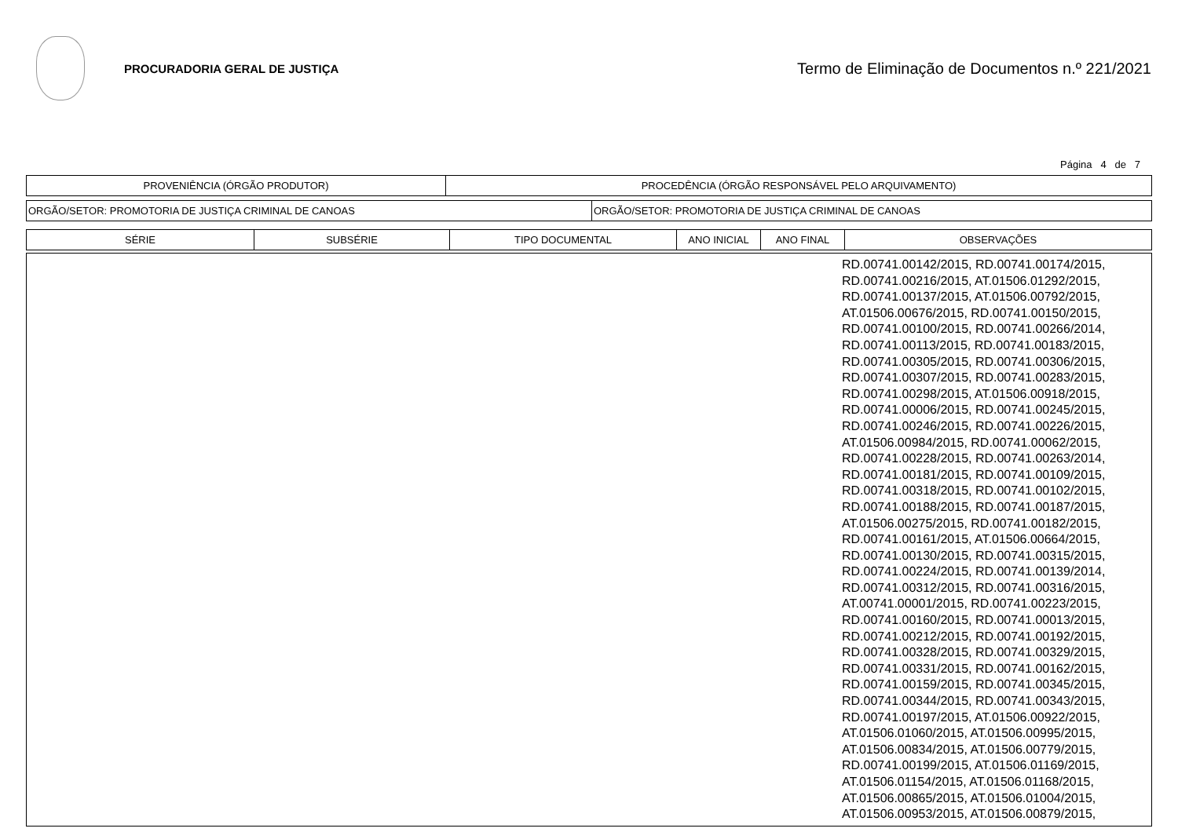PROCURADORIA GERAL DE JUSTIÇA
Termo de Eliminação de Documentos n.º 221/2021
Página 4 de 7
| PROVENIÊNCIA (ÓRGÃO PRODUTOR) | PROCEDÊNCIA (ÓRGÃO RESPONSÁVEL PELO ARQUIVAMENTO) |
| --- | --- |
| ORGÃO/SETOR: PROMOTORIA DE JUSTIÇA CRIMINAL DE CANOAS | ORGÃO/SETOR: PROMOTORIA DE JUSTIÇA CRIMINAL DE CANOAS |
| SÉRIE | SUBSÉRIE | TIPO DOCUMENTAL | ANO INICIAL | ANO FINAL | OBSERVAÇÕES |
| --- | --- | --- | --- | --- | --- |
| | RD.00741.00142/2015, RD.00741.00174/2015, RD.00741.00216/2015, AT.01506.01292/2015, RD.00741.00137/2015, AT.01506.00792/2015, AT.01506.00676/2015, RD.00741.00150/2015, RD.00741.00100/2015, RD.00741.00266/2014, RD.00741.00113/2015, RD.00741.00183/2015, RD.00741.00305/2015, RD.00741.00306/2015, RD.00741.00307/2015, RD.00741.00283/2015, RD.00741.00298/2015, AT.01506.00918/2015, RD.00741.00006/2015, RD.00741.00245/2015, RD.00741.00246/2015, RD.00741.00226/2015, AT.01506.00984/2015, RD.00741.00062/2015, RD.00741.00228/2015, RD.00741.00263/2014, RD.00741.00181/2015, RD.00741.00109/2015, RD.00741.00318/2015, RD.00741.00102/2015, RD.00741.00188/2015, RD.00741.00187/2015, AT.01506.00275/2015, RD.00741.00182/2015, RD.00741.00161/2015, AT.01506.00664/2015, RD.00741.00130/2015, RD.00741.00315/2015, RD.00741.00224/2015, RD.00741.00139/2014, RD.00741.00312/2015, RD.00741.00316/2015, AT.00741.00001/2015, RD.00741.00223/2015, RD.00741.00160/2015, RD.00741.00013/2015, RD.00741.00212/2015, RD.00741.00192/2015, RD.00741.00328/2015, RD.00741.00329/2015, RD.00741.00331/2015, RD.00741.00162/2015, RD.00741.00159/2015, RD.00741.00345/2015, RD.00741.00344/2015, RD.00741.00343/2015, RD.00741.00197/2015, AT.01506.00922/2015, AT.01506.01060/2015, AT.01506.00995/2015, AT.01506.00834/2015, AT.01506.00779/2015, RD.00741.00199/2015, AT.01506.01169/2015, AT.01506.01154/2015, AT.01506.01168/2015, AT.01506.00865/2015, AT.01506.01004/2015, AT.01506.00953/2015, AT.01506.00879/2015, |